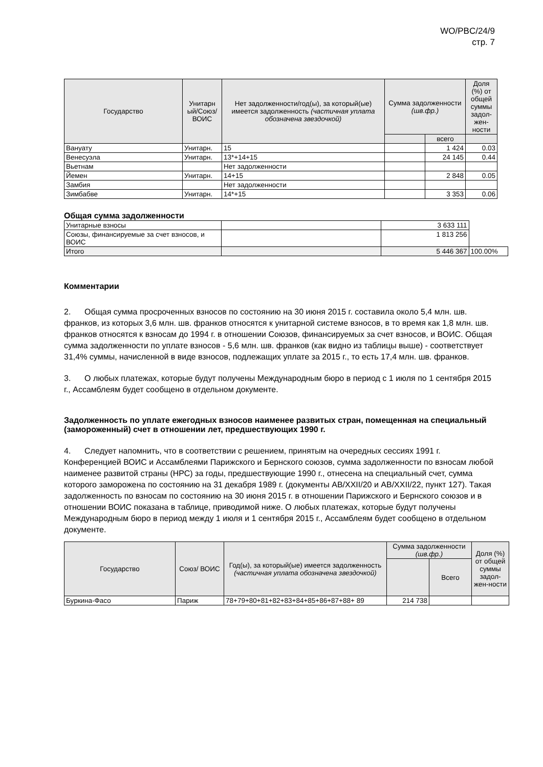WO/PBC/24/9
стр. 7
| Государство | Унитарн ый/Союз/ ВОИС | Нет задолженности/год(ы), за который(ые) имеется задолженность (частичная уплата обозначена звездочкой) | Сумма задолженности (шв.фр.) | | Доля (%) от общей суммы задол-жен-ности |
| --- | --- | --- | --- | --- | --- |
| | | | | всего | |
| Вануату | Унитарн. | 15 | | 1 424 | 0.03 |
| Венесуэла | Унитарн. | 13*+14+15 | | 24 145 | 0.44 |
| Вьетнам | | Нет задолженности | | | |
| Йемен | Унитарн. | 14+15 | | 2 848 | 0.05 |
| Замбия | | Нет задолженности | | | |
| Зимбабве | Унитарн. | 14*+15 | | 3 353 | 0.06 |
Общая сумма задолженности
| Унитарные взносы | | 3 633 111 | |
| Союзы, финансируемые за счет взносов, и ВОИС | | 1 813 256 | |
| Итого | | 5 446 367 | 100.00% |
Комментарии
2. Общая сумма просроченных взносов по состоянию на 30 июня 2015 г. составила около 5,4 млн. шв. франков, из которых 3,6 млн. шв. франков относятся к унитарной системе взносов, в то время как 1,8 млн. шв. франков относятся к взносам до 1994 г. в отношении Союзов, финансируемых за счет взносов, и ВОИС. Общая сумма задолженности по уплате взносов - 5,6 млн. шв. франков (как видно из таблицы выше) - соответствует 31,4% суммы, начисленной в виде взносов, подлежащих уплате за 2015 г., то есть 17,4 млн. шв. франков.
3. О любых платежах, которые будут получены Международным бюро в период с 1 июля по 1 сентября 2015 г., Ассамблеям будет сообщено в отдельном документе.
Задолженность по уплате ежегодных взносов наименее развитых стран, помещенная на специальный (замороженный) счет в отношении лет, предшествующих 1990 г.
4. Следует напомнить, что в соответствии с решением, принятым на очередных сессиях 1991 г. Конференцией ВОИС и Ассамблеями Парижского и Бернского союзов, сумма задолженности по взносам любой наименее развитой страны (НРС) за годы, предшествующие 1990 г., отнесена на специальный счет, сумма которого заморожена по состоянию на 31 декабря 1989 г. (документы AB/XXII/20 и AB/XXII/22, пункт 127). Такая задолженность по взносам по состоянию на 30 июня 2015 г. в отношении Парижского и Бернского союзов и в отношении ВОИС показана в таблице, приводимой ниже. О любых платежах, которые будут получены Международным бюро в период между 1 июля и 1 сентября 2015 г., Ассамблеям будет сообщено в отдельном документе.
| Государство | Союз/ ВОИС | Год(ы), за который(ые) имеется задолженность (частичная уплата обозначена звездочкой) | Сумма задолженности (шв.фр.) | | Доля (%) от общей суммы задол-жен-ности |
| --- | --- | --- | --- | --- | --- |
| | | | | Всего | |
| Буркина-Фасо | Париж | 78+79+80+81+82+83+84+85+86+87+88+ 89 | 214 738 | | |